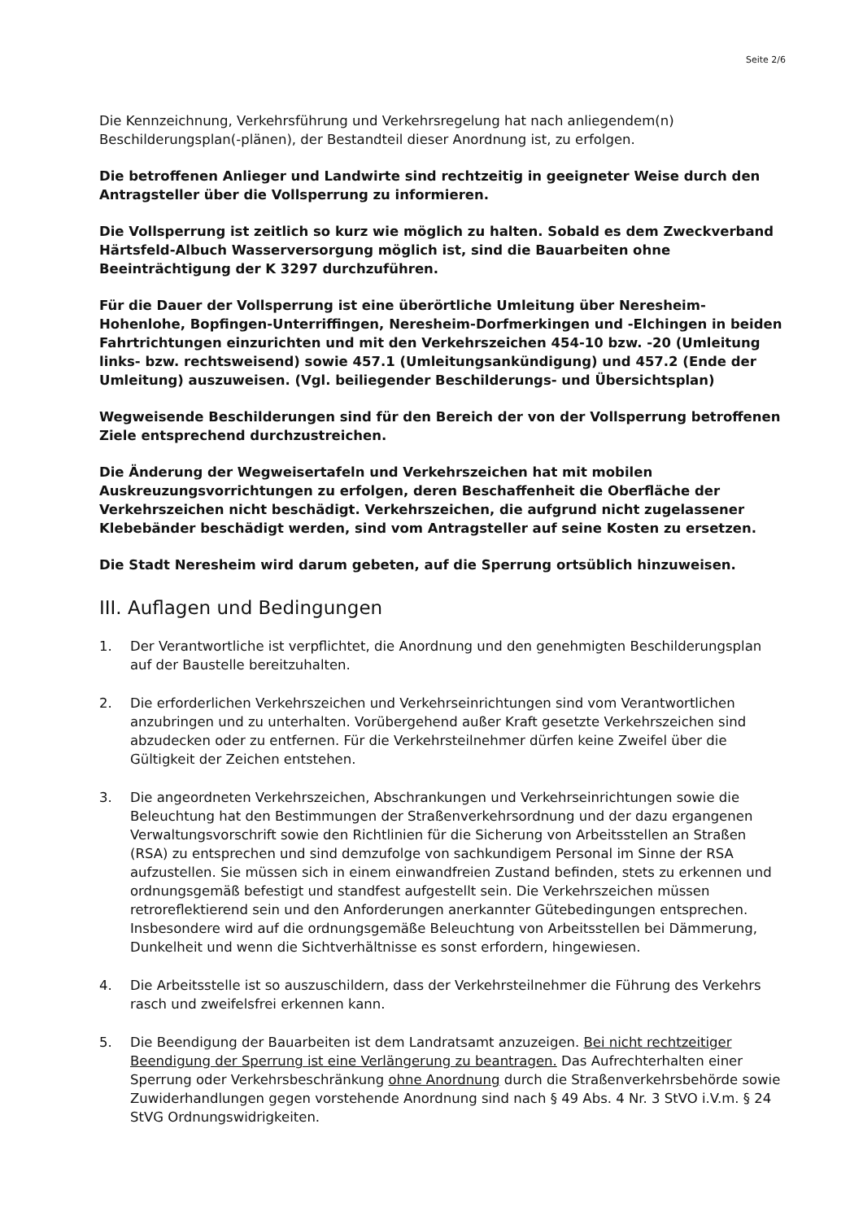Seite 2/6
Die Kennzeichnung, Verkehrsführung und Verkehrsregelung hat nach anliegendem(n) Beschilderungsplan(-plänen), der Bestandteil dieser Anordnung ist, zu erfolgen.
Die betroffenen Anlieger und Landwirte sind rechtzeitig in geeigneter Weise durch den Antragsteller über die Vollsperrung zu informieren.
Die Vollsperrung ist zeitlich so kurz wie möglich zu halten. Sobald es dem Zweckverband Härtsfeld-Albuch Wasserversorgung möglich ist, sind die Bauarbeiten ohne Beeinträchtigung der K 3297 durchzuführen.
Für die Dauer der Vollsperrung ist eine überörtliche Umleitung über Neresheim-Hohenlohe, Bopfingen-Unterriffingen, Neresheim-Dorfmerkingen und -Elchingen in beiden Fahrtrichtungen einzurichten und mit den Verkehrszeichen 454-10 bzw. -20 (Umleitung links- bzw. rechtsweisend) sowie 457.1 (Umleitungsankündigung) und 457.2 (Ende der Umleitung) auszuweisen. (Vgl. beiliegender Beschilderungs- und Übersichtsplan)
Wegweisende Beschilderungen sind für den Bereich der von der Vollsperrung betroffenen Ziele entsprechend durchzustreichen.
Die Änderung der Wegweisertafeln und Verkehrszeichen hat mit mobilen Auskreuzungsvorrichtungen zu erfolgen, deren Beschaffenheit die Oberfläche der Verkehrszeichen nicht beschädigt. Verkehrszeichen, die aufgrund nicht zugelassener Klebebänder beschädigt werden, sind vom Antragsteller auf seine Kosten zu ersetzen.
Die Stadt Neresheim wird darum gebeten, auf die Sperrung ortsüblich hinzuweisen.
III. Auflagen und Bedingungen
1. Der Verantwortliche ist verpflichtet, die Anordnung und den genehmigten Beschilderungsplan auf der Baustelle bereitzuhalten.
2. Die erforderlichen Verkehrszeichen und Verkehrseinrichtungen sind vom Verantwortlichen anzubringen und zu unterhalten. Vorübergehend außer Kraft gesetzte Verkehrszeichen sind abzudecken oder zu entfernen. Für die Verkehrsteilnehmer dürfen keine Zweifel über die Gültigkeit der Zeichen entstehen.
3. Die angeordneten Verkehrszeichen, Abschrankungen und Verkehrseinrichtungen sowie die Beleuchtung hat den Bestimmungen der Straßenverkehrsordnung und der dazu ergangenen Verwaltungsvorschrift sowie den Richtlinien für die Sicherung von Arbeitsstellen an Straßen (RSA) zu entsprechen und sind demzufolge von sachkundigem Personal im Sinne der RSA aufzustellen. Sie müssen sich in einem einwandfreien Zustand befinden, stets zu erkennen und ordnungsgemäß befestigt und standfest aufgestellt sein. Die Verkehrszeichen müssen retroreflektierend sein und den Anforderungen anerkannter Gütebedingungen entsprechen.
Insbesondere wird auf die ordnungsgemäße Beleuchtung von Arbeitsstellen bei Dämmerung, Dunkelheit und wenn die Sichtverhältnisse es sonst erfordern, hingewiesen.
4. Die Arbeitsstelle ist so auszuschildern, dass der Verkehrsteilnehmer die Führung des Verkehrs rasch und zweifelsfrei erkennen kann.
5. Die Beendigung der Bauarbeiten ist dem Landratsamt anzuzeigen. Bei nicht rechtzeitiger Beendigung der Sperrung ist eine Verlängerung zu beantragen. Das Aufrechterhalten einer Sperrung oder Verkehrsbeschränkung ohne Anordnung durch die Straßenverkehrsbehörde sowie Zuwiderhandlungen gegen vorstehende Anordnung sind nach § 49 Abs. 4 Nr. 3 StVO i.V.m. § 24 StVG Ordnungswidrigkeiten.